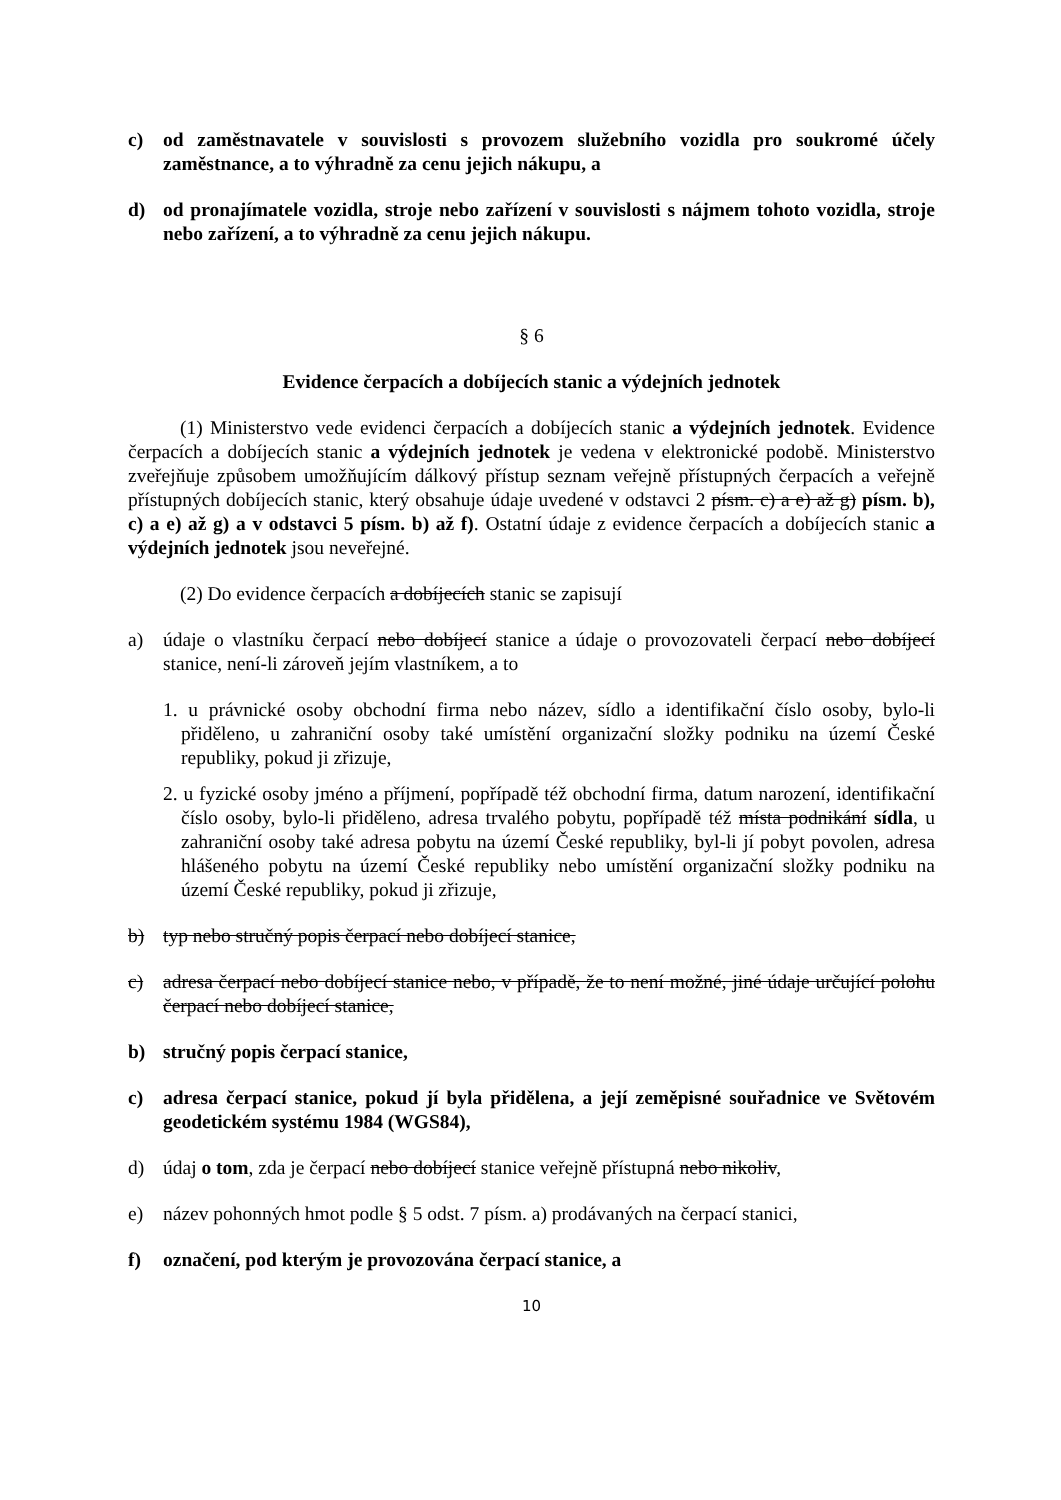c) od zaměstnavatele v souvislosti s provozem služebního vozidla pro soukromé účely zaměstnance, a to výhradně za cenu jejich nákupu, a
d) od pronajímatele vozidla, stroje nebo zařízení v souvislosti s nájmem tohoto vozidla, stroje nebo zařízení, a to výhradně za cenu jejich nákupu.
§ 6
Evidence čerpacích a dobíjecích stanic a výdejních jednotek
(1) Ministerstvo vede evidenci čerpacích a dobíjecích stanic a výdejních jednotek. Evidence čerpacích a dobíjecích stanic a výdejních jednotek je vedena v elektronické podobě. Ministerstvo zveřejňuje způsobem umožňujícím dálkový přístup seznam veřejně přístupných čerpacích a veřejně přístupných dobíjecích stanic, který obsahuje údaje uvedené v odstavci 2 písm. c) a e) až g) písm. b), c) a e) až g) a v odstavci 5 písm. b) až f). Ostatní údaje z evidence čerpacích a dobíjecích stanic a výdejních jednotek jsou neveřejné.
(2) Do evidence čerpacích a dobíjecích stanic se zapisují
a) údaje o vlastníku čerpací nebo dobíjecí stanice a údaje o provozovateli čerpací nebo dobíjecí stanice, není-li zároveň jejím vlastníkem, a to
1. u právnické osoby obchodní firma nebo název, sídlo a identifikační číslo osoby, bylo-li přiděleno, u zahraniční osoby také umístění organizační složky podniku na území České republiky, pokud ji zřizuje,
2. u fyzické osoby jméno a příjmení, popřípadě též obchodní firma, datum narození, identifikační číslo osoby, bylo-li přiděleno, adresa trvalého pobytu, popřípadě též místa podnikání sídla, u zahraniční osoby také adresa pobytu na území České republiky, byl-li jí pobyt povolen, adresa hlášeného pobytu na území České republiky nebo umístění organizační složky podniku na území České republiky, pokud ji zřizuje,
b) typ nebo stručný popis čerpací nebo dobíjecí stanice,
c) adresa čerpací nebo dobíjecí stanice nebo, v případě, že to není možné, jiné údaje určující polohu čerpací nebo dobíjecí stanice,
b) stručný popis čerpací stanice,
c) adresa čerpací stanice, pokud jí byla přidělena, a její zeměpisné souřadnice ve Světovém geodetickém systému 1984 (WGS84),
d) údaj o tom, zda je čerpací nebo dobíjecí stanice veřejně přístupná nebo nikoliv,
e) název pohonných hmot podle § 5 odst. 7 písm. a) prodávaných na čerpací stanici,
f) označení, pod kterým je provozována čerpací stanice, a
10